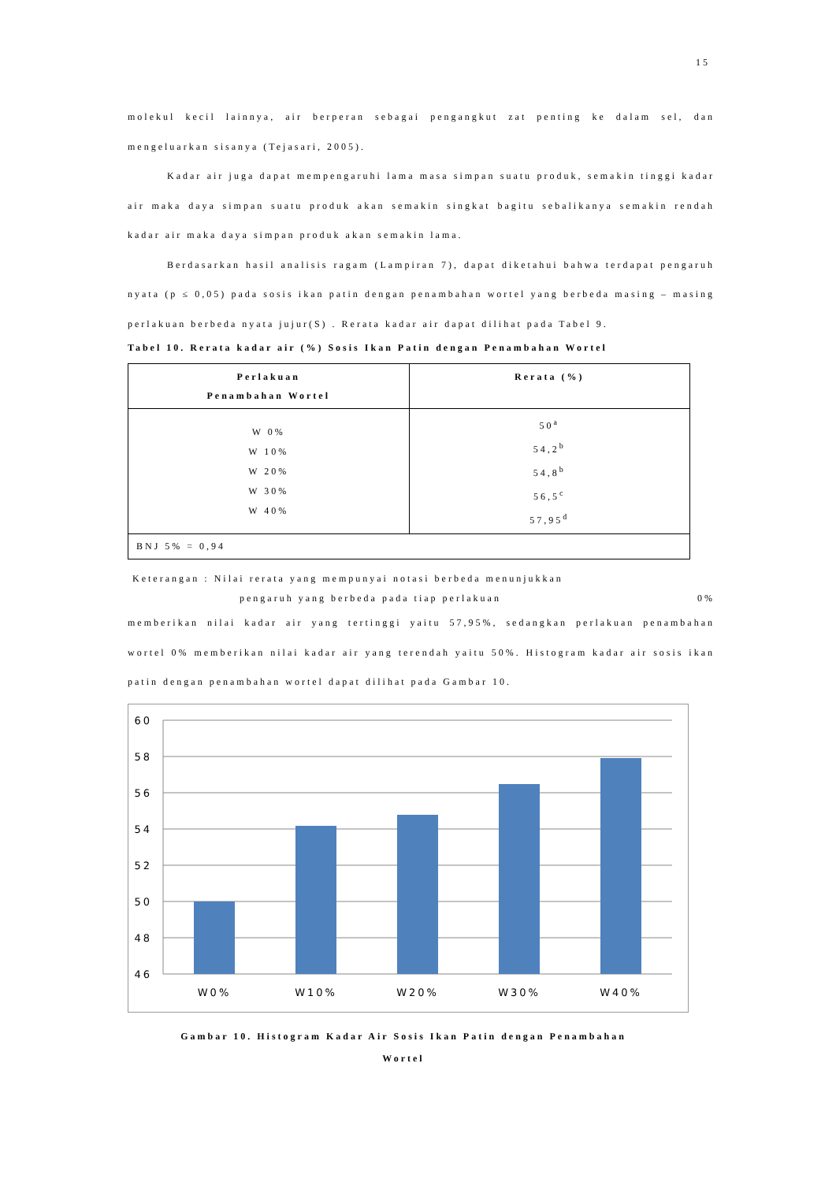15
molekul kecil lainnya, air berperan sebagai pengangkut zat penting ke dalam sel, dan mengeluarkan sisanya (Tejasari, 2005).
Kadar air juga dapat mempengaruhi lama masa simpan suatu produk, semakin tinggi kadar air maka daya simpan suatu produk akan semakin singkat bagitu sebalikanya semakin rendah kadar air maka daya simpan produk akan semakin lama.
Berdasarkan hasil analisis ragam (Lampiran 7), dapat diketahui bahwa terdapat pengaruh nyata (p ≤ 0,05) pada sosis ikan patin dengan penambahan wortel yang berbeda masing – masing perlakuan berbeda nyata jujur(S) . Rerata kadar air dapat dilihat pada Tabel 9.
Tabel 10. Rerata kadar air (%) Sosis Ikan Patin dengan Penambahan Wortel
| Perlakuan Penambahan Wortel | Rerata (%) |
| --- | --- |
| W 0% W 10% W 20% W 30% W 40% | 50<sup>a</sup> 54,2<sup>b</sup> 54,8<sup>b</sup> 56,5<sup>c</sup> 57,95<sup>d</sup> |
| BNJ 5% = 0,94 | |
Keterangan : Nilai rerata yang mempunyai notasi berbeda menunjukkan
pengaruh yang berbeda pada tiap perlakuan 0%
memberikan nilai kadar air yang tertinggi yaitu 57,95%, sedangkan perlakuan penambahan wortel 0% memberikan nilai kadar air yang terendah yaitu 50%. Histogram kadar air sosis ikan patin dengan penambahan wortel dapat dilihat pada Gambar 10.
60
58
56
54
52
50
48
46
W0%
W10%
W20%
W30%
W40%
Gambar 10. Histogram Kadar Air Sosis Ikan Patin dengan Penambahan
Wortel